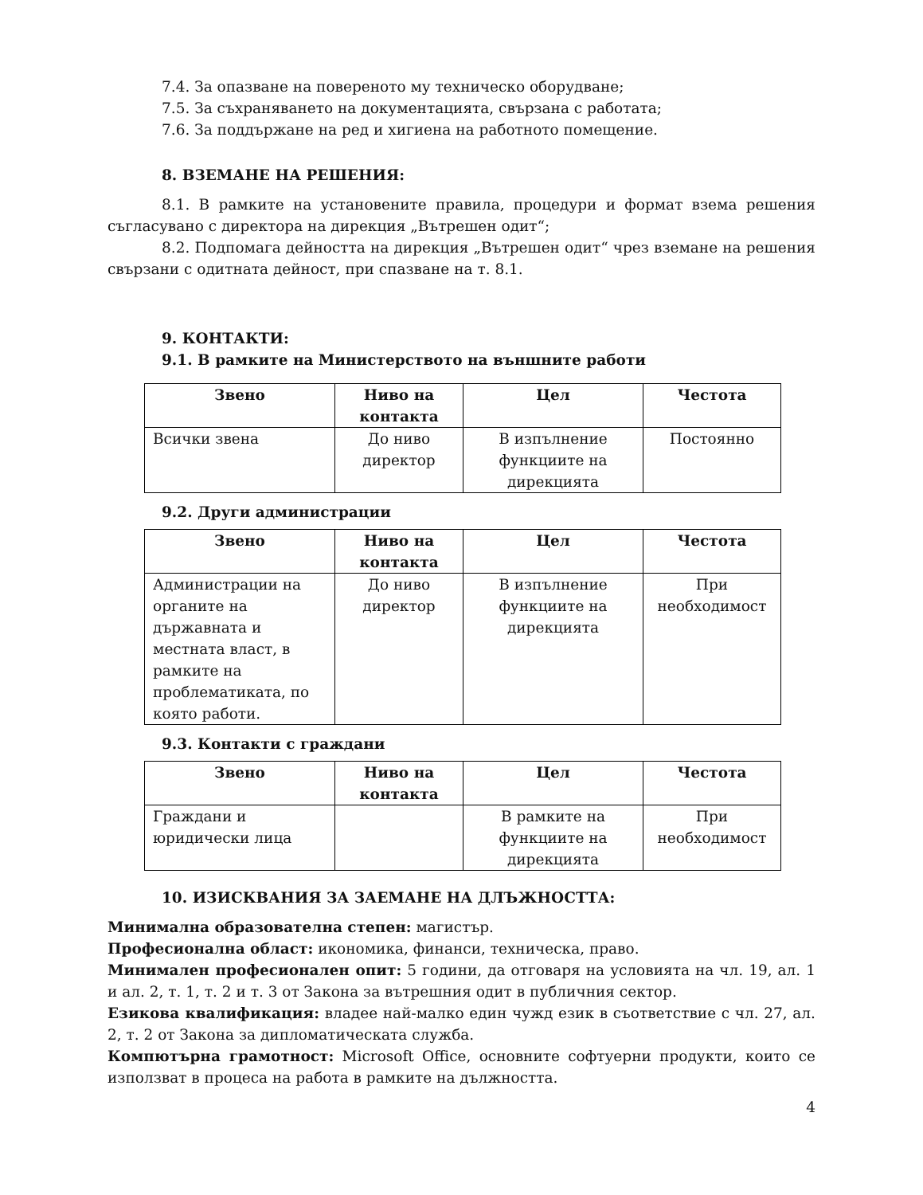7.4. За опазване на повереното му техническо оборудване;
7.5. За съхраняването на документацията, свързана с работата;
7.6. За поддържане на ред и хигиена на работното помещение.
8. ВЗЕМАНЕ НА РЕШЕНИЯ:
8.1. В рамките на установените правила, процедури и формат взема решения съгласувано с директора на дирекция „Вътрешен одит“;
8.2. Подпомага дейността на дирекция „Вътрешен одит“ чрез вземане на решения свързани с одитната дейност, при спазване на т. 8.1.
9. КОНТАКТИ:
9.1. В рамките на Министерството на външните работи
| Звено | Ниво на контакта | Цел | Честота |
| --- | --- | --- | --- |
| Всички звена | До ниво директор | В изпълнение функциите на дирекцията | Постоянно |
9.2. Други администрации
| Звено | Ниво на контакта | Цел | Честота |
| --- | --- | --- | --- |
| Администрации на органите на държавната и местната власт, в рамките на проблематиката, по която работи. | До ниво директор | В изпълнение функциите на дирекцията | При необходимост |
9.3. Контакти с граждани
| Звено | Ниво на контакта | Цел | Честота |
| --- | --- | --- | --- |
| Граждани и юридически лица | | В рамките на функциите на дирекцията | При необходимост |
10. ИЗИСКВАНИЯ ЗА ЗАЕМАНЕ НА ДЛЪЖНОСТТА:
Минимална образователна степен: магистър.
Професионална област: икономика, финанси, техническа, право.
Минимален професионален опит: 5 години, да отговаря на условията на чл. 19, ал. 1 и ал. 2, т. 1, т. 2 и т. 3 от Закона за вътрешния одит в публичния сектор.
Езикова квалификация: владее най-малко един чужд език в съответствие с чл. 27, ал. 2, т. 2 от Закона за дипломатическата служба.
Компютърна грамотност: Microsoft Office, основните софтуерни продукти, които се използват в процеса на работа в рамките на дължността.
4